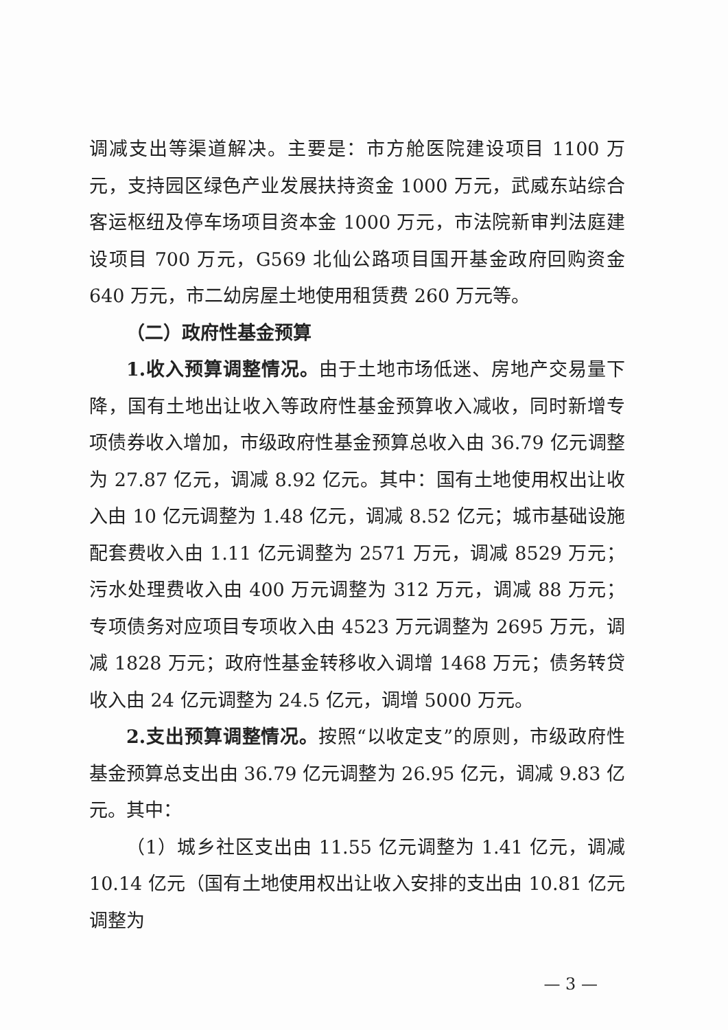调减支出等渠道解决。主要是：市方舱医院建设项目 1100 万元，支持园区绿色产业发展扶持资金 1000 万元，武威东站综合客运枢纽及停车场项目资本金 1000 万元，市法院新审判法庭建设项目 700 万元，G569 北仙公路项目国开基金政府回购资金 640 万元，市二幼房屋土地使用租赁费 260 万元等。
（二）政府性基金预算
1.收入预算调整情况。由于土地市场低迷、房地产交易量下降，国有土地出让收入等政府性基金预算收入减收，同时新增专项债券收入增加，市级政府性基金预算总收入由 36.79 亿元调整为 27.87 亿元，调减 8.92 亿元。其中：国有土地使用权出让收入由 10 亿元调整为 1.48 亿元，调减 8.52 亿元；城市基础设施配套费收入由 1.11 亿元调整为 2571 万元，调减 8529 万元；污水处理费收入由 400 万元调整为 312 万元，调减 88 万元；专项债务对应项目专项收入由 4523 万元调整为 2695 万元，调减 1828 万元；政府性基金转移收入调增 1468 万元；债务转贷收入由 24 亿元调整为 24.5 亿元，调增 5000 万元。
2.支出预算调整情况。按照“以收定支”的原则，市级政府性基金预算总支出由 36.79 亿元调整为 26.95 亿元，调减 9.83 亿元。其中：
（1）城乡社区支出由 11.55 亿元调整为 1.41 亿元，调减 10.14 亿元（国有土地使用权出让收入安排的支出由 10.81 亿元调整为
— 3 —